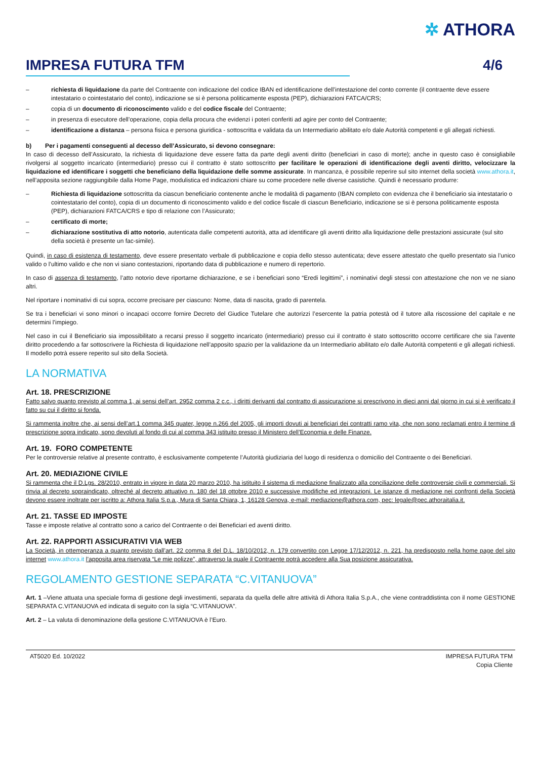✲ ATHORA
IMPRESA FUTURA TFM 4/6
– richiesta di liquidazione da parte del Contraente con indicazione del codice IBAN ed identificazione dell’intestazione del conto corrente (il contraente deve essere intestatario o cointestatario del conto), indicazione se si è persona politicamente esposta (PEP), dichiarazioni FATCA/CRS;
– copia di un documento di riconoscimento valido e del codice fiscale del Contraente;
– in presenza di esecutore dell’operazione, copia della procura che evidenzi i poteri conferiti ad agire per conto del Contraente;
– identificazione a distanza – persona fisica e persona giuridica - sottoscritta e validata da un Intermediario abilitato e/o dale Autorità competenti e gli allegati richiesti.
b) Per i pagamenti conseguenti al decesso dell’Assicurato, si devono consegnare:
In caso di decesso dell’Assicurato, la richiesta di liquidazione deve essere fatta da parte degli aventi diritto (beneficiari in caso di morte); anche in questo caso è consigliabile rivolgersi al soggetto incaricato (intermediario) presso cui il contratto è stato sottoscritto per facilitare le operazioni di identificazione degli aventi diritto, velocizzare la liquidazione ed identificare i soggetti che beneficiano della liquidazione delle somme assicurate. In mancanza, è possibile reperire sul sito internet della società www.athora.it, nell’apposita sezione raggiungibile dalla Home Page, modulistica ed indicazioni chiare su come procedere nelle diverse casistiche. Quindi è necessario produrre:
– Richiesta di liquidazione sottoscritta da ciascun beneficiario contenente anche le modalità di pagamento (IBAN completo con evidenza che il beneficiario sia intestatario o cointestatario del conto), copia di un documento di riconoscimento valido e del codice fiscale di ciascun Beneficiario, indicazione se si è persona politicamente esposta (PEP), dichiarazioni FATCA/CRS e tipo di relazione con l’Assicurato;
– certificato di morte;
– dichiarazione sostitutiva di atto notorio, autenticata dalle competenti autorità, atta ad identificare gli aventi diritto alla liquidazione delle prestazioni assicurate (sul sito della società è presente un fac-simile).
Quindi, in caso di esistenza di testamento, deve essere presentato verbale di pubblicazione e copia dello stesso autenticata; deve essere attestato che quello presentato sia l’unico valido o l’ultimo valido e che non vi siano contestazioni, riportando data di pubblicazione e numero di repertorio.
In caso di assenza di testamento, l’atto notorio deve riportarne dichiarazione, e se i beneficiari sono “Eredi legittimi”, i nominativi degli stessi con attestazione che non ve ne siano altri.
Nel riportare i nominativi di cui sopra, occorre precisare per ciascuno: Nome, data di nascita, grado di parentela.
Se tra i beneficiari vi sono minori o incapaci occorre fornire Decreto del Giudice Tutelare che autorizzi l’esercente la patria potestà od il tutore alla riscossione del capitale e ne determini l’impiego.
Nel caso in cui il Beneficiario sia impossibilitato a recarsi presso il soggetto incaricato (intermediario) presso cui il contratto è stato sottoscritto occorre certificare che sia l’avente diritto procedendo a far sottoscrivere la Richiesta di liquidazione nell’apposito spazio per la validazione da un Intermediario abilitato e/o dalle Autorità competenti e gli allegati richiesti. Il modello potrà essere reperito sul sito della Società.
LA NORMATIVA
Art. 18. PRESCRIZIONE
Fatto salvo quanto previsto al comma 1, ai sensi dell’art. 2952 comma 2 c.c., i diritti derivanti dal contratto di assicurazione si prescrivono in dieci anni dal giorno in cui si è verificato il fatto su cui il diritto si fonda.
Si rammenta inoltre che, ai sensi dell’art.1 comma 345 quater, legge n.266 del 2005, gli importi dovuti ai beneficiari dei contratti ramo vita, che non sono reclamati entro il termine di prescrizione sopra indicato, sono devoluti al fondo di cui al comma 343 istituito presso il Ministero dell’Economia e delle Finanze.
Art. 19. FORO COMPETENTE
Per le controversie relative al presente contratto, è esclusivamente competente l’Autorità giudiziaria del luogo di residenza o domicilio del Contraente o dei Beneficiari.
Art. 20. MEDIAZIONE CIVILE
Si rammenta che il D.Lgs. 28/2010, entrato in vigore in data 20 marzo 2010, ha istituito il sistema di mediazione finalizzato alla conciliazione delle controversie civili e commerciali. Si rinvia al decreto sopraindicato, oltreché al decreto attuativo n. 180 del 18 ottobre 2010 e successive modifiche ed integrazioni. Le istanze di mediazione nei confronti della Società devono essere inoltrate per iscritto a: Athora Italia S.p.a., Mura di Santa Chiara, 1, 16128 Genova, e-mail: mediazione@athora.com, pec: legale@pec.athoraitalia.it.
Art. 21. TASSE ED IMPOSTE
Tasse e imposte relative al contratto sono a carico del Contraente o dei Beneficiari ed aventi diritto.
Art. 22. RAPPORTI ASSICURATIVI VIA WEB
La Società, in ottemperanza a quanto previsto dall’art. 22 comma 8 del D.L. 18/10/2012, n. 179 convertito con Legge 17/12/2012, n. 221, ha predisposto nella home page del sito internet www.athora.it l’apposita area riservata “Le mie polizze”, attraverso la quale il Contraente potrà accedere alla Sua posizione assicurativa.
REGOLAMENTO GESTIONE SEPARATA “C.VITANUOVA”
Art. 1 –Viene attuata una speciale forma di gestione degli investimenti, separata da quella delle altre attività di Athora Italia S.p.A., che viene contraddistinta con il nome GESTIONE SEPARATA C.VITANUOVA ed indicata di seguito con la sigla “C.VITANUOVA”.
Art. 2 – La valuta di denominazione della gestione C.VITANUOVA è l’Euro.
AT5020 Ed. 10/2022 IMPRESA FUTURA TFM
Copia Cliente